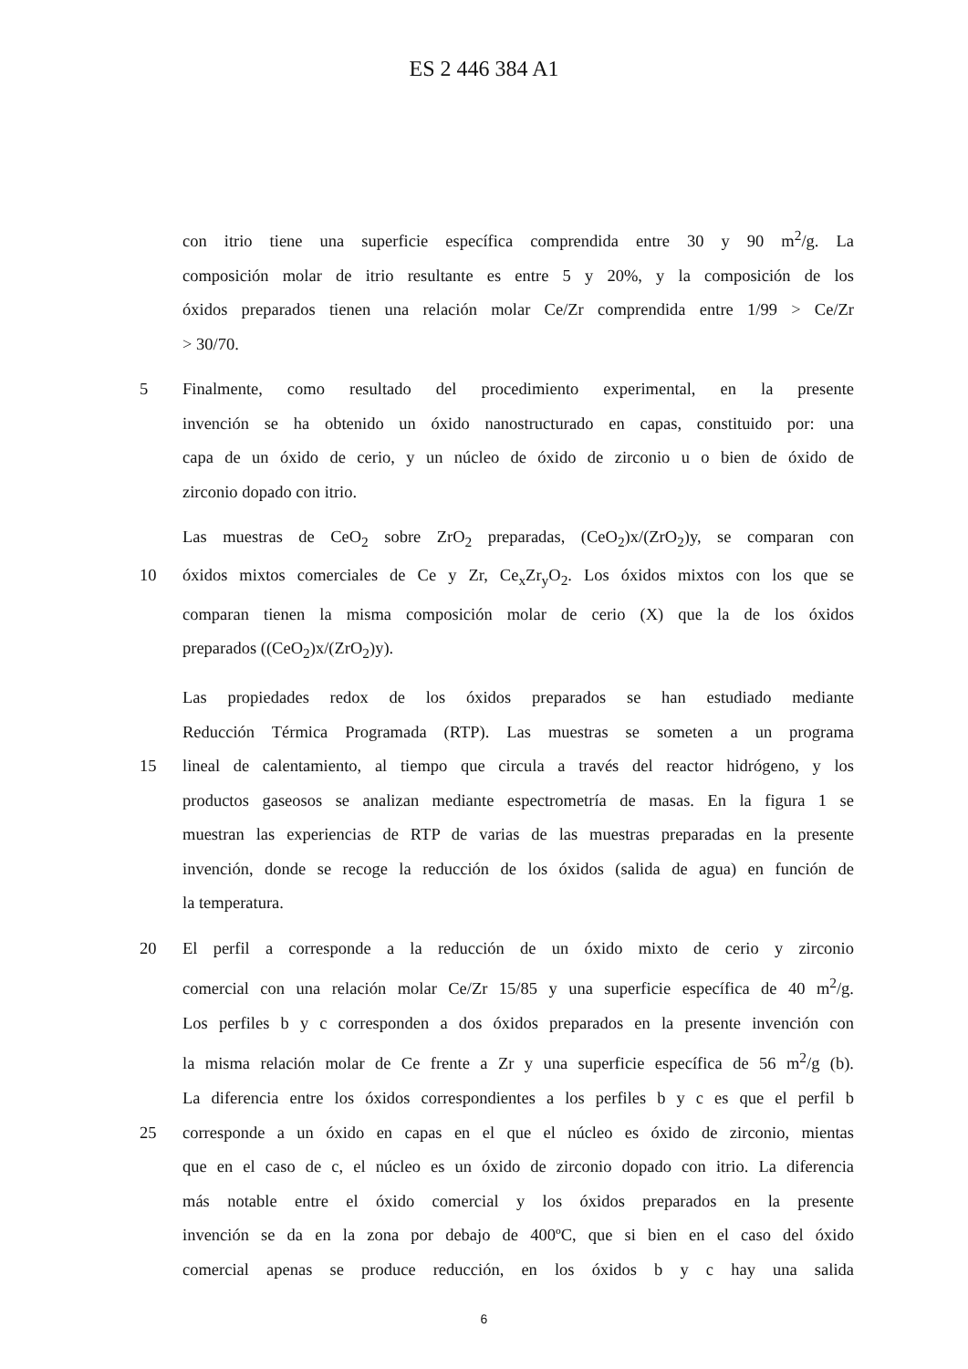ES 2 446 384 A1
con itrio tiene una superficie específica comprendida entre 30 y 90 m<sup>2</sup>/g. La
composición molar de itrio resultante es entre 5 y 20%, y la composición de los
óxidos preparados tienen una relación molar Ce/Zr comprendida entre 1/99 > Ce/Zr
> 30/70.
5 Finalmente, como resultado del procedimiento experimental, en la presente
invención se ha obtenido un óxido nanostructurado en capas, constituido por: una
capa de un óxido de cerio, y un núcleo de óxido de zirconio u o bien de óxido de
zirconio dopado con itrio.
Las muestras de CeO<sub>2</sub> sobre ZrO<sub>2</sub> preparadas, (CeO<sub>2</sub>)x/(ZrO<sub>2</sub>)y, se comparan con
10 óxidos mixtos comerciales de Ce y Zr, Ce<sub>x</sub>Zr<sub>y</sub>O<sub>2</sub>. Los óxidos mixtos con los que se
comparan tienen la misma composición molar de cerio (X) que la de los óxidos
preparados ((CeO<sub>2</sub>)x/(ZrO<sub>2</sub>)y).
Las propiedades redox de los óxidos preparados se han estudiado mediante
Reducción Térmica Programada (RTP). Las muestras se someten a un programa
15 lineal de calentamiento, al tiempo que circula a través del reactor hidrógeno, y los
productos gaseosos se analizan mediante espectrometría de masas. En la figura 1 se
muestran las experiencias de RTP de varias de las muestras preparadas en la presente
invención, donde se recoge la reducción de los óxidos (salida de agua) en función de
la temperatura.
20 El perfil a corresponde a la reducción de un óxido mixto de cerio y zirconio
comercial con una relación molar Ce/Zr 15/85 y una superficie específica de 40 m<sup>2</sup>/g.
Los perfiles b y c corresponden a dos óxidos preparados en la presente invención con
la misma relación molar de Ce frente a Zr y una superficie específica de 56 m<sup>2</sup>/g (b).
La diferencia entre los óxidos correspondientes a los perfiles b y c es que el perfil b
25 corresponde a un óxido en capas en el que el núcleo es óxido de zirconio, mientas
que en el caso de c, el núcleo es un óxido de zirconio dopado con itrio. La diferencia
más notable entre el óxido comercial y los óxidos preparados en la presente
invención se da en la zona por debajo de 400ºC, que si bien en el caso del óxido
comercial apenas se produce reducción, en los óxidos b y c hay una salida
6